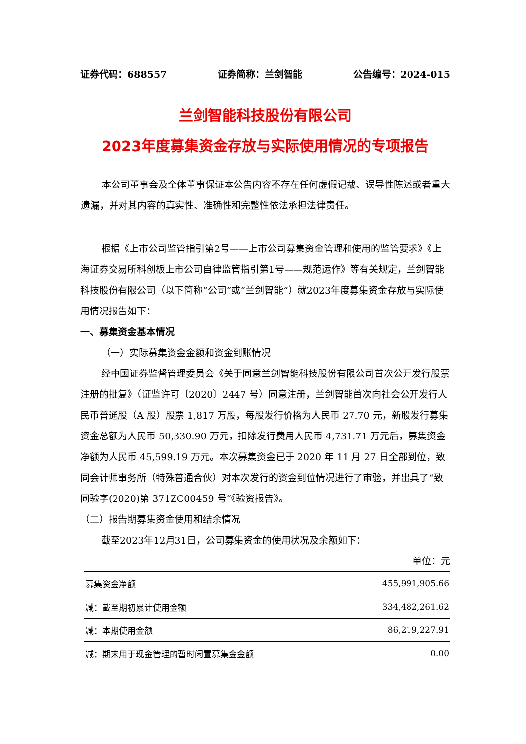证券代码：688557 证券简称：兰剑智能 公告编号：2024-015
兰剑智能科技股份有限公司
2023年度募集资金存放与实际使用情况的专项报告
本公司董事会及全体董事保证本公告内容不存在任何虚假记载、误导性陈述或者重大遗漏，并对其内容的真实性、准确性和完整性依法承担法律责任。
根据《上市公司监管指引第2号——上市公司募集资金管理和使用的监管要求》《上海证券交易所科创板上市公司自律监管指引第1号——规范运作》等有关规定，兰剑智能科技股份有限公司（以下简称“公司”或“兰剑智能”）就2023年度募集资金存放与实际使用情况报告如下：
一、募集资金基本情况
（一）实际募集资金金额和资金到账情况
经中国证券监督管理委员会《关于同意兰剑智能科技股份有限公司首次公开发行股票注册的批复》（证监许可〔2020〕2447 号）同意注册，兰剑智能首次向社会公开发行人民币普通股（A 股）股票 1,817 万股，每股发行价格为人民币 27.70 元，新股发行募集资金总额为人民币 50,330.90 万元，扣除发行费用人民币 4,731.71 万元后，募集资金净额为人民币 45,599.19 万元。本次募集资金已于 2020 年 11 月 27 日全部到位，致同会计师事务所（特殊普通合伙）对本次发行的资金到位情况进行了审验，并出具了“致同验字(2020)第 371ZC00459 号”《验资报告》。
（二）报告期募集资金使用和结余情况
截至2023年12月31日，公司募集资金的使用状况及余额如下：
单位：元
| 募集资金净额 | 455,991,905.66 |
| 减：截至期初累计使用金额 | 334,482,261.62 |
| 减：本期使用金额 | 86,219,227.91 |
| 减：期末用于现金管理的暂时闲置募集金金额 | 0.00 |